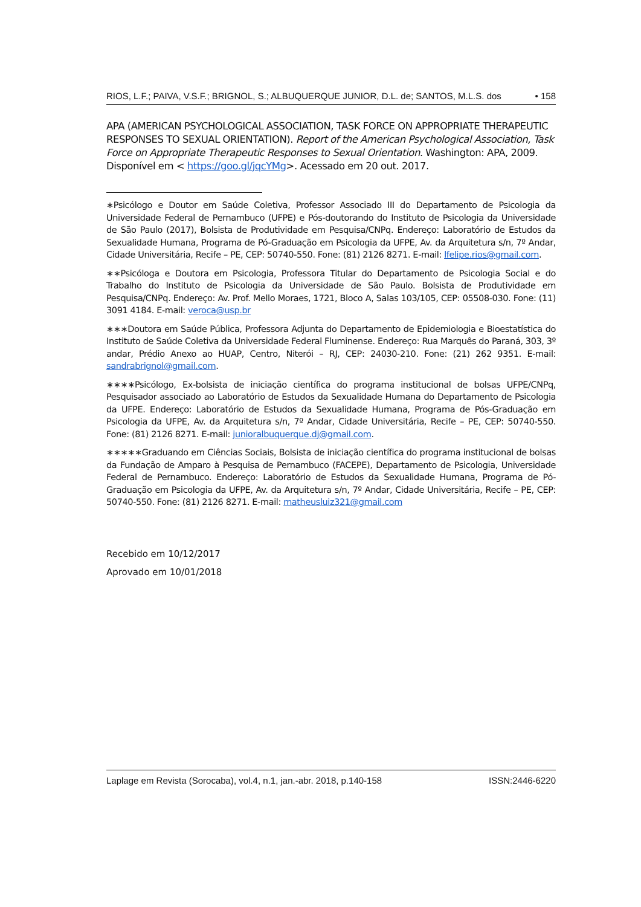RIOS, L.F.; PAIVA, V.S.F.; BRIGNOL, S.; ALBUQUERQUE JUNIOR, D.L. de; SANTOS, M.L.S. dos • 158
APA (AMERICAN PSYCHOLOGICAL ASSOCIATION, TASK FORCE ON APPROPRIATE THERAPEUTIC RESPONSES TO SEXUAL ORIENTATION). Report of the American Psychological Association, Task Force on Appropriate Therapeutic Responses to Sexual Orientation. Washington: APA, 2009. Disponível em < https://goo.gl/jqcYMg>. Acessado em 20 out. 2017.
∗Psicólogo e Doutor em Saúde Coletiva, Professor Associado III do Departamento de Psicologia da Universidade Federal de Pernambuco (UFPE) e Pós-doutorando do Instituto de Psicologia da Universidade de São Paulo (2017), Bolsista de Produtividade em Pesquisa/CNPq. Endereço: Laboratório de Estudos da Sexualidade Humana, Programa de Pó-Graduação em Psicologia da UFPE, Av. da Arquitetura s/n, 7º Andar, Cidade Universitária, Recife – PE, CEP: 50740-550. Fone: (81) 2126 8271. E-mail: lfelipe.rios@gmail.com.
∗∗Psicóloga e Doutora em Psicologia, Professora Titular do Departamento de Psicologia Social e do Trabalho do Instituto de Psicologia da Universidade de São Paulo. Bolsista de Produtividade em Pesquisa/CNPq. Endereço: Av. Prof. Mello Moraes, 1721, Bloco A, Salas 103/105, CEP: 05508-030. Fone: (11) 3091 4184. E-mail: veroca@usp.br
∗∗∗Doutora em Saúde Pública, Professora Adjunta do Departamento de Epidemiologia e Bioestatística do Instituto de Saúde Coletiva da Universidade Federal Fluminense. Endereço: Rua Marquês do Paraná, 303, 3º andar, Prédio Anexo ao HUAP, Centro, Niterói – RJ, CEP: 24030-210. Fone: (21) 262 9351. E-mail: sandrabrignol@gmail.com.
∗∗∗∗Psicólogo, Ex-bolsista de iniciação científica do programa institucional de bolsas UFPE/CNPq, Pesquisador associado ao Laboratório de Estudos da Sexualidade Humana do Departamento de Psicologia da UFPE. Endereço: Laboratório de Estudos da Sexualidade Humana, Programa de Pós-Graduação em Psicologia da UFPE, Av. da Arquitetura s/n, 7º Andar, Cidade Universitária, Recife – PE, CEP: 50740-550. Fone: (81) 2126 8271. E-mail: junioralbuquerque.dj@gmail.com.
∗∗∗∗∗Graduando em Ciências Sociais, Bolsista de iniciação científica do programa institucional de bolsas da Fundação de Amparo à Pesquisa de Pernambuco (FACEPE), Departamento de Psicologia, Universidade Federal de Pernambuco. Endereço: Laboratório de Estudos da Sexualidade Humana, Programa de Pó-Graduação em Psicologia da UFPE, Av. da Arquitetura s/n, 7º Andar, Cidade Universitária, Recife – PE, CEP: 50740-550. Fone: (81) 2126 8271. E-mail: matheusluiz321@gmail.com
Recebido em 10/12/2017
Aprovado em 10/01/2018
Laplage em Revista (Sorocaba), vol.4, n.1, jan.-abr. 2018, p.140-158 ISSN:2446-6220